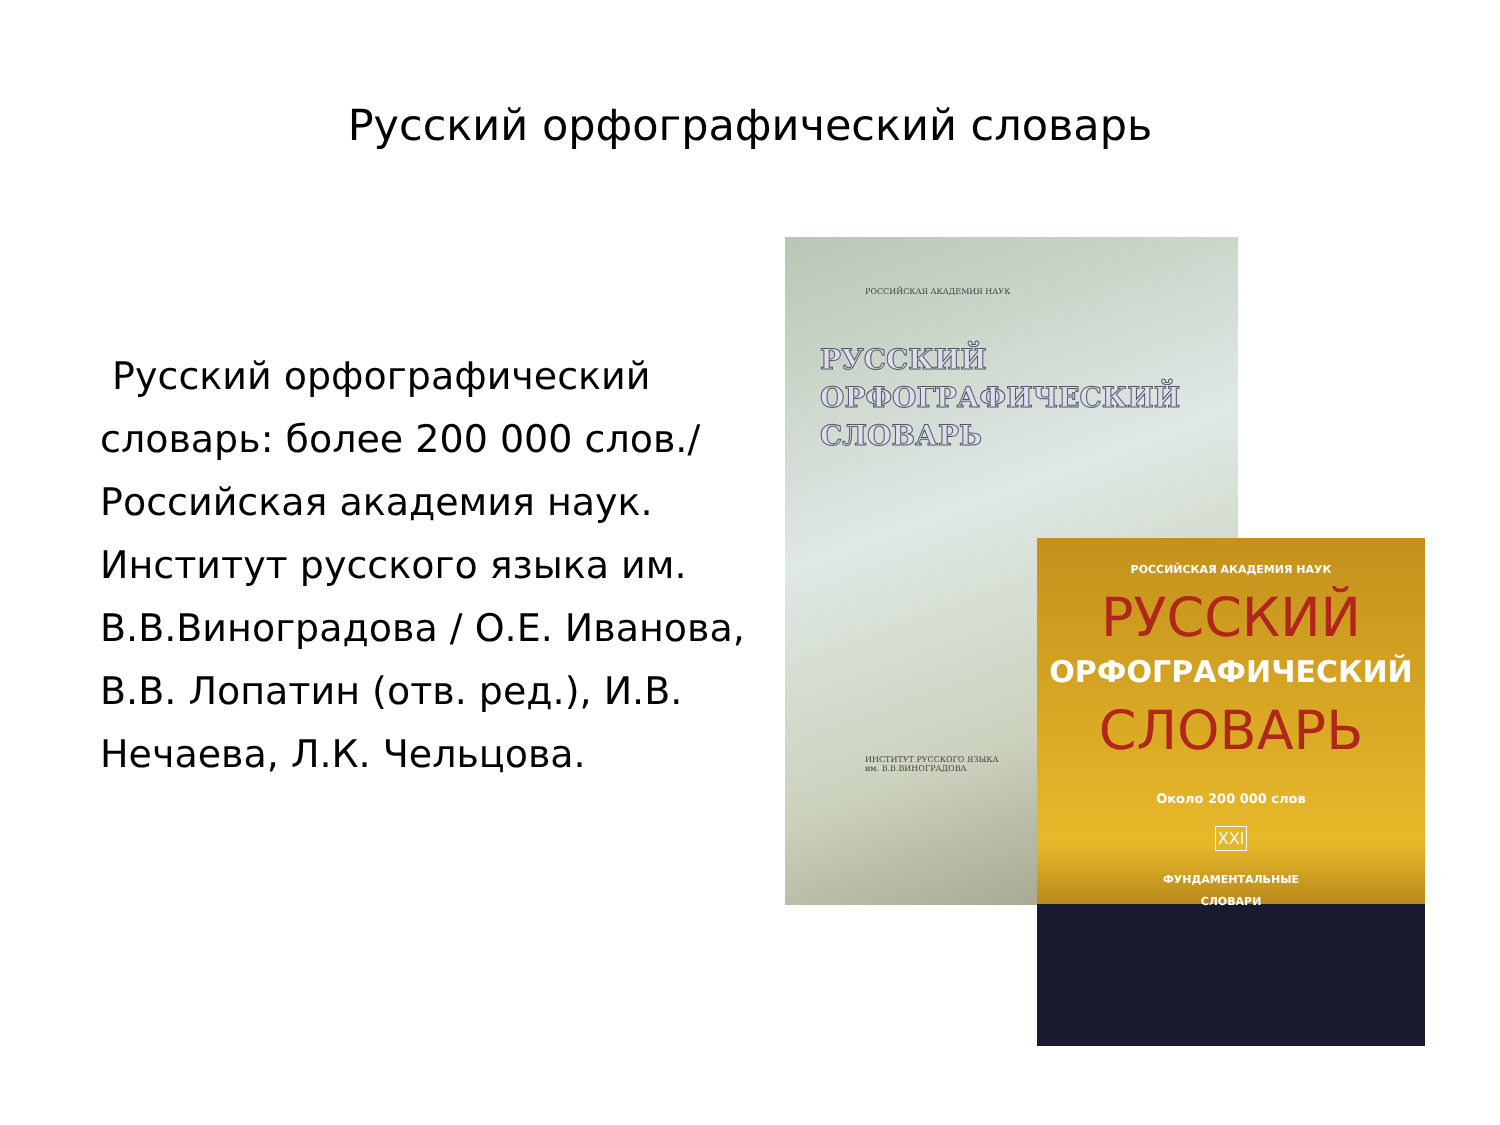Русский орфографический словарь
Русский орфографический словарь: более 200 000 слов./ Российская академия наук. Институт русского языка им. В.В.Виноградова / О.Е. Иванова, В.В. Лопатин (отв. ред.), И.В. Нечаева, Л.К. Чельцова.
РОССИЙСКАЯ АКАДЕМИЯ НАУК
РУССКИЙ
ОРФОГРАФИЧЕСКИЙ
СЛОВАРЬ
ИНСТИТУТ РУССКОГО ЯЗЫКА
им. В.В.ВИНОГРАДОВА
РОССИЙСКАЯ АКАДЕМИЯ НАУК
РУССКИЙ
ОРФОГРАФИЧЕСКИЙ
СЛОВАРЬ
Около 200 000 слов
XXI
ФУНДАМЕНТАЛЬНЫЕ
СЛОВАРИ